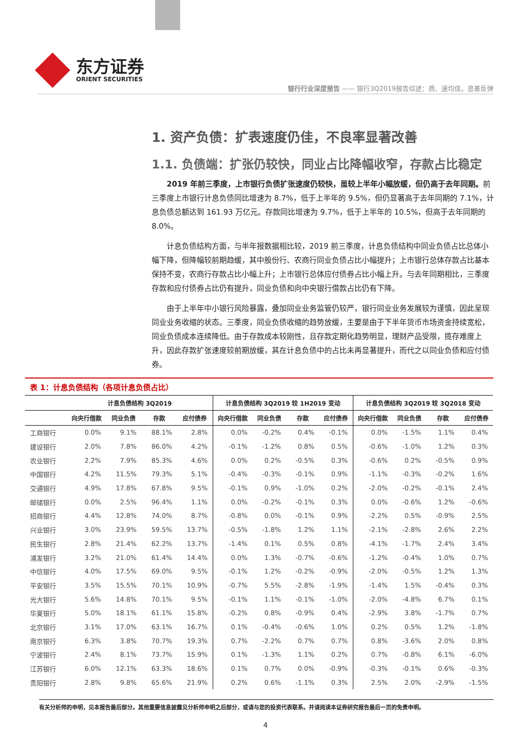东方证券
ORIENT SECURITIES
银行行业深度报告 —— 银行3Q2019报告综述：质、速均佳，息差反弹
1. 资产负债：扩表速度仍佳，不良率显著改善
1.1. 负债端：扩张仍较快，同业占比降幅收窄，存款占比稳定
2019 年前三季度，上市银行负债扩张速度仍较快，虽较上半年小幅放缓，但仍高于去年同期。前三季度上市银行计息负债同比增速为 8.7%，低于上半年的 9.5%，但仍显著高于去年同期的 7.1%，计息负债总额达到 161.93 万亿元。存款同比增速为 9.7%，低于上半年的 10.5%，但高于去年同期的 8.0%。
计息负债结构方面，与半年报数据相比较，2019 前三季度，计息负债结构中同业负债占比总体小幅下降，但降幅较前期趋缓，其中股份行、农商行同业负债占比小幅提升；上市银行总体存款占比基本保持不变，农商行存款占比小幅上升；上市银行总体应付债券占比小幅上升。与去年同期相比，三季度存款和应付债券占比仍有提升，同业负债和向中央银行借款占比仍有下降。
由于上半年中小银行风险暴露，叠加同业业务监管仍较严，银行同业业务发展较为谨慎，因此呈现同业业务收缩的状态。三季度，同业负债收缩的趋势放缓，主要是由于下半年货币市场资金持续宽松，同业负债成本连续降低。由于存款成本较刚性，且存款定期化趋势明显，理财产品受限，揽存难度上升，因此存款扩张速度较前期放缓，其在计息负债中的占比未再显著提升，而代之以同业负债和应付债券。
表 1：计息负债结构（各项计息负债占比）
| | 计息负债结构 3Q2019 | | | | 计息负债结构 3Q2019 较 1H2019 变动 | | | | 计息负债结构 3Q2019 较 3Q2018 变动 | | | |
| --- | --- | --- | --- | --- | --- | --- | --- | --- | --- | --- | --- | --- |
| | 向央行借款 | 同业负债 | 存款 | 应付债券 | 向央行借款 | 同业负债 | 存款 | 应付债券 | 向央行借款 | 同业负债 | 存款 | 应付债券 |
| 工商银行 | 0.0% | 9.1% | 88.1% | 2.8% | 0.0% | -0.2% | 0.4% | -0.1% | 0.0% | -1.5% | 1.1% | 0.4% |
| 建设银行 | 2.0% | 7.8% | 86.0% | 4.2% | -0.1% | -1.2% | 0.8% | 0.5% | -0.6% | -1.0% | 1.2% | 0.3% |
| 农业银行 | 2.2% | 7.9% | 85.3% | 4.6% | 0.0% | 0.2% | -0.5% | 0.3% | -0.6% | 0.2% | -0.5% | 0.9% |
| 中国银行 | 4.2% | 11.5% | 79.3% | 5.1% | -0.4% | -0.3% | -0.1% | 0.9% | -1.1% | -0.3% | -0.2% | 1.6% |
| 交通银行 | 4.9% | 17.8% | 67.8% | 9.5% | -0.1% | 0.9% | -1.0% | 0.2% | -2.0% | -0.2% | -0.1% | 2.4% |
| 邮储银行 | 0.0% | 2.5% | 96.4% | 1.1% | 0.0% | -0.2% | -0.1% | 0.3% | 0.0% | -0.6% | 1.2% | -0.6% |
| 招商银行 | 4.4% | 12.8% | 74.0% | 8.7% | -0.8% | 0.0% | -0.1% | 0.9% | -2.2% | 0.5% | -0.9% | 2.5% |
| 兴业银行 | 3.0% | 23.9% | 59.5% | 13.7% | -0.5% | -1.8% | 1.2% | 1.1% | -2.1% | -2.8% | 2.6% | 2.2% |
| 民生银行 | 2.8% | 21.4% | 62.2% | 13.7% | -1.4% | 0.1% | 0.5% | 0.8% | -4.1% | -1.7% | 2.4% | 3.4% |
| 浦发银行 | 3.2% | 21.0% | 61.4% | 14.4% | 0.0% | 1.3% | -0.7% | -0.6% | -1.2% | -0.4% | 1.0% | 0.7% |
| 中信银行 | 4.0% | 17.5% | 69.0% | 9.5% | -0.1% | 1.2% | -0.2% | -0.9% | -2.0% | -0.5% | 1.2% | 1.3% |
| 平安银行 | 3.5% | 15.5% | 70.1% | 10.9% | -0.7% | 5.5% | -2.8% | -1.9% | -1.4% | 1.5% | -0.4% | 0.3% |
| 光大银行 | 5.6% | 14.8% | 70.1% | 9.5% | -0.1% | 1.1% | -0.1% | -1.0% | -2.0% | -4.8% | 6.7% | 0.1% |
| 华夏银行 | 5.0% | 18.1% | 61.1% | 15.8% | -0.2% | 0.8% | -0.9% | 0.4% | -2.9% | 3.8% | -1.7% | 0.7% |
| 北京银行 | 3.1% | 17.0% | 63.1% | 16.7% | 0.1% | -0.4% | -0.6% | 1.0% | 0.2% | 0.5% | 1.2% | -1.8% |
| 南京银行 | 6.3% | 3.8% | 70.7% | 19.3% | 0.7% | -2.2% | 0.7% | 0.7% | 0.8% | -3.6% | 2.0% | 0.8% |
| 宁波银行 | 2.4% | 8.1% | 73.7% | 15.9% | 0.1% | -1.3% | 1.1% | 0.2% | 0.7% | -0.8% | 6.1% | -6.0% |
| 江苏银行 | 6.0% | 12.1% | 63.3% | 18.6% | 0.1% | 0.7% | 0.0% | -0.9% | -0.3% | -0.1% | 0.6% | -0.3% |
| 贵阳银行 | 2.8% | 9.8% | 65.6% | 21.9% | 0.2% | 0.6% | -1.1% | 0.3% | 2.5% | 2.0% | -2.9% | -1.5% |
有关分析师的申明，见本报告最后部分。其他重要信息披露见分析师申明之后部分，或请与您的投资代表联系。并请阅读本证券研究报告最后一页的免责申明。
4